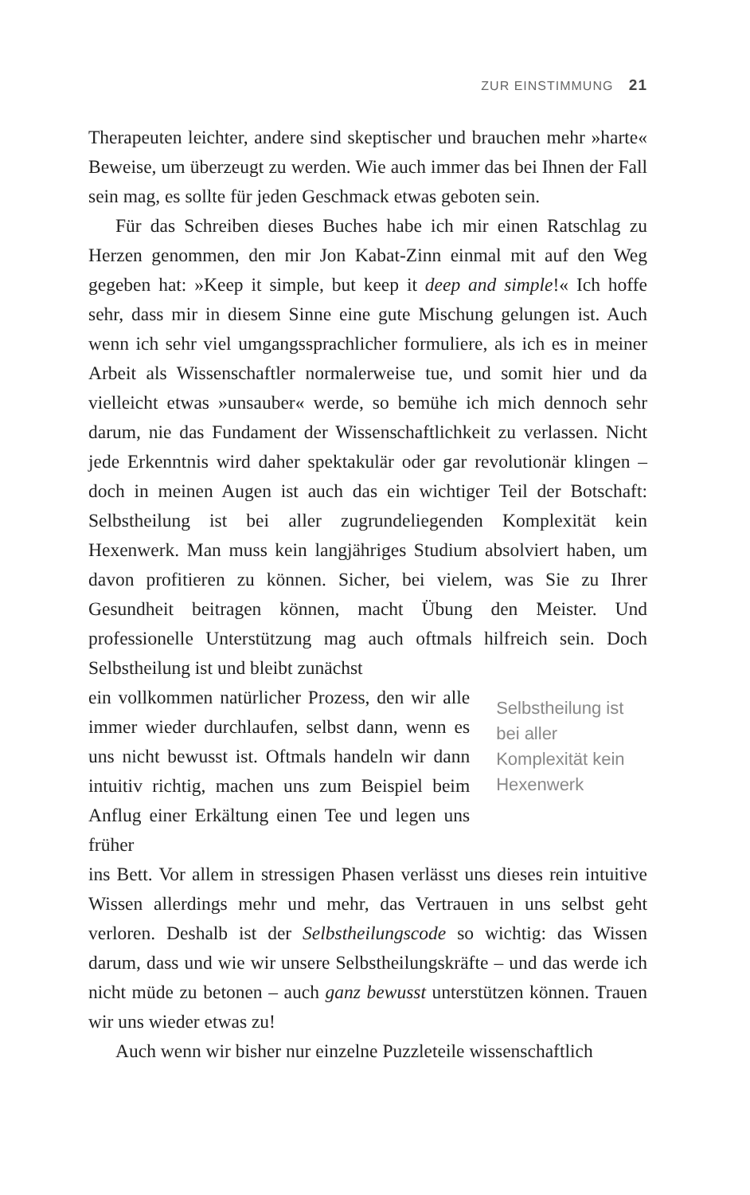ZUR EINSTIMMUNG 21
Therapeuten leichter, andere sind skeptischer und brauchen mehr »harte« Beweise, um überzeugt zu werden. Wie auch immer das bei Ihnen der Fall sein mag, es sollte für jeden Geschmack etwas geboten sein.
Für das Schreiben dieses Buches habe ich mir einen Ratschlag zu Herzen genommen, den mir Jon Kabat-Zinn einmal mit auf den Weg gegeben hat: »Keep it simple, but keep it deep and simple!« Ich hoffe sehr, dass mir in diesem Sinne eine gute Mischung gelungen ist. Auch wenn ich sehr viel umgangssprachlicher formuliere, als ich es in meiner Arbeit als Wissenschaftler normalerweise tue, und somit hier und da vielleicht etwas »unsauber« werde, so bemühe ich mich dennoch sehr darum, nie das Fundament der Wissenschaftlichkeit zu verlassen. Nicht jede Erkenntnis wird daher spektakulär oder gar revolutionär klingen – doch in meinen Augen ist auch das ein wichtiger Teil der Botschaft: Selbstheilung ist bei aller zugrundeliegenden Komplexität kein Hexenwerk. Man muss kein langjähriges Studium absolviert haben, um davon profitieren zu können. Sicher, bei vielem, was Sie zu Ihrer Gesundheit beitragen können, macht Übung den Meister. Und professionelle Unterstützung mag auch oftmals hilfreich sein. Doch Selbstheilung ist und bleibt zunächst
ein vollkommen natürlicher Prozess, den wir alle immer wieder durchlaufen, selbst dann, wenn es uns nicht bewusst ist. Oftmals handeln wir dann intuitiv richtig, machen uns zum Beispiel beim Anflug einer Erkältung einen Tee und legen uns früher
Selbstheilung ist bei aller Komplexität kein Hexenwerk
ins Bett. Vor allem in stressigen Phasen verlässt uns dieses rein intuitive Wissen allerdings mehr und mehr, das Vertrauen in uns selbst geht verloren. Deshalb ist der Selbstheilungscode so wichtig: das Wissen darum, dass und wie wir unsere Selbstheilungskräfte – und das werde ich nicht müde zu betonen – auch ganz bewusst unterstützen können. Trauen wir uns wieder etwas zu!
Auch wenn wir bisher nur einzelne Puzzleteile wissenschaftlich